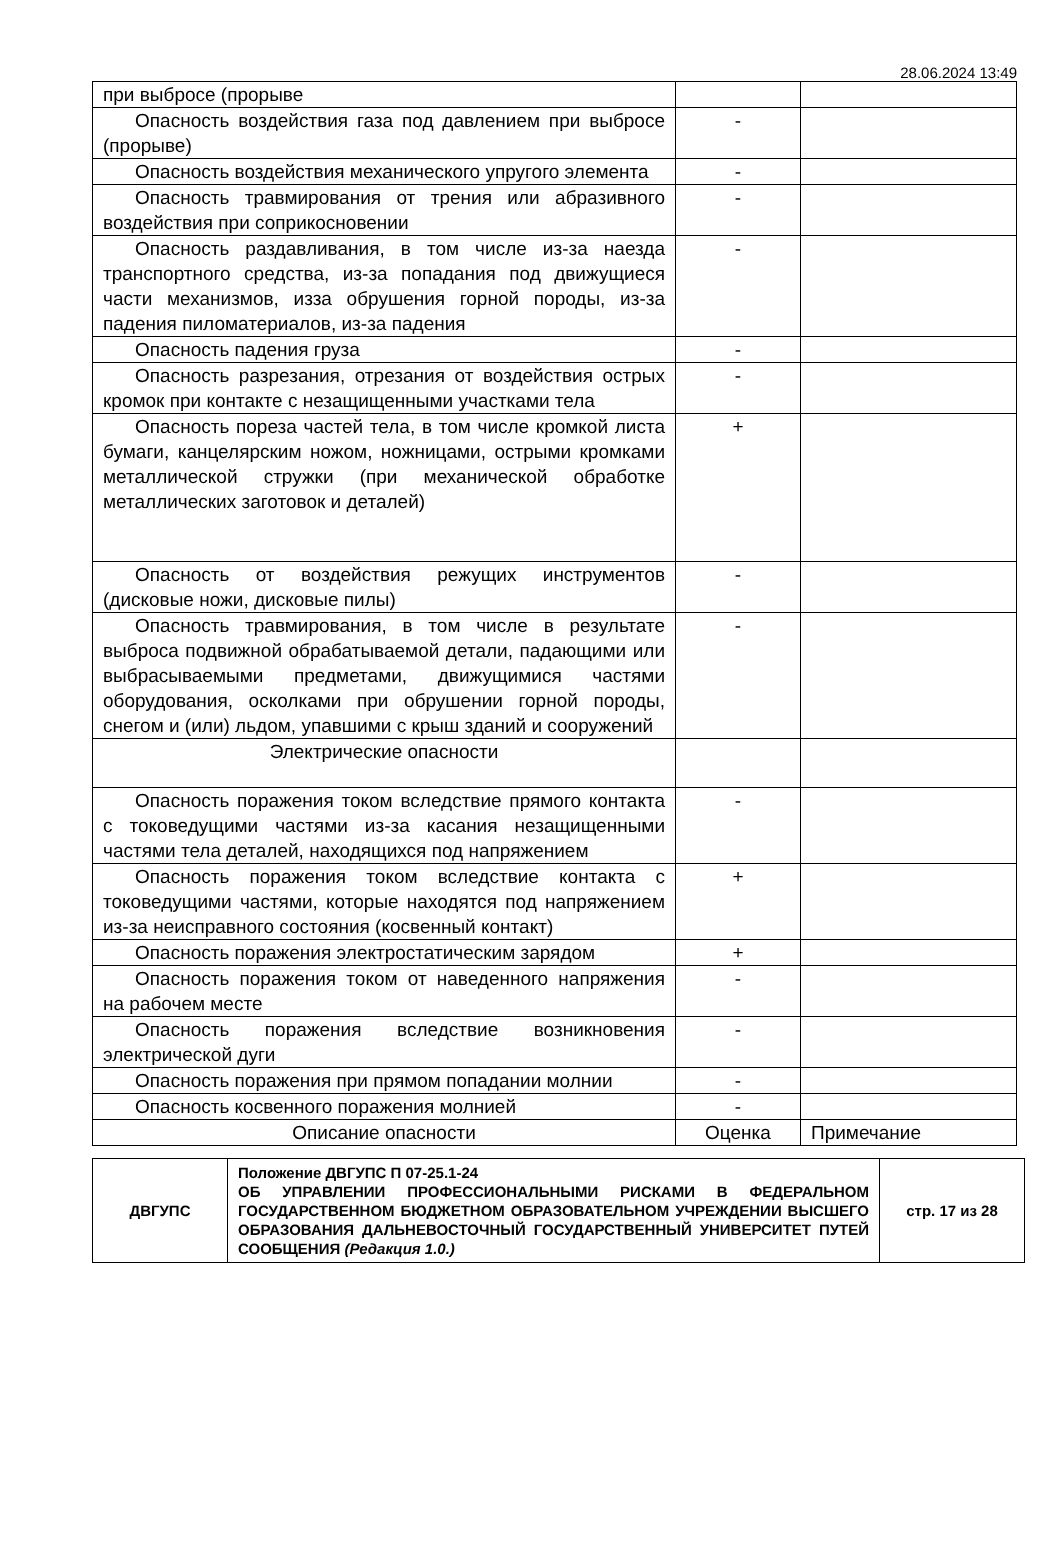28.06.2024 13:49
| при выбросе (прорыве | | |
| Опасность воздействия газа под давлением при выбросе (прорыве) | - | |
| Опасность воздействия механического упругого элемента | - | |
| Опасность травмирования от трения или абразивного воздействия при соприкосновении | - | |
| Опасность раздавливания, в том числе из-за наезда транспортного средства, из-за попадания под движущиеся части механизмов, изза обрушения горной породы, из-за падения пиломатериалов, из-за падения | - | |
| Опасность падения груза | - | |
| Опасность разрезания, отрезания от воздействия острых кромок при контакте с незащищенными участками тела | - | |
| Опасность пореза частей тела, в том числе кромкой листа бумаги, канцелярским ножом, ножницами, острыми кромками металлической стружки (при механической обработке металлических заготовок и деталей) | + | |
| Опасность от воздействия режущих инструментов (дисковые ножи, дисковые пилы) | - | |
| Опасность травмирования, в том числе в результате выброса подвижной обрабатываемой детали, падающими или выбрасываемыми предметами, движущимися частями оборудования, осколками при обрушении горной породы, снегом и (или) льдом, упавшими с крыш зданий и сооружений | - | |
| Электрические опасности | | |
| Опасность поражения током вследствие прямого контакта с токоведущими частями из-за касания незащищенными частями тела деталей, находящихся под напряжением | - | |
| Опасность поражения током вследствие контакта с токоведущими частями, которые находятся под напряжением из-за неисправного состояния (косвенный контакт) | + | |
| Опасность поражения электростатическим зарядом | + | |
| Опасность поражения током от наведенного напряжения на рабочем месте | - | |
| Опасность поражения вследствие возникновения электрической дуги | - | |
| Опасность поражения при прямом попадании молнии | - | |
| Опасность косвенного поражения молнией | - | |
| Описание опасности | Оценка | Примечание |
| ДВГУПС | Положение ДВГУПС П 07-25.1-24 ОБ УПРАВЛЕНИИ ПРОФЕССИОНАЛЬНЫМИ РИСКАМИ В ФЕДЕРАЛЬНОМ ГОСУДАРСТВЕННОМ БЮДЖЕТНОМ ОБРАЗОВАТЕЛЬНОМ УЧРЕЖДЕНИИ ВЫСШЕГО ОБРАЗОВАНИЯ ДАЛЬНЕВОСТОЧНЫЙ ГОСУДАРСТВЕННЫЙ УНИВЕРСИТЕТ ПУТЕЙ СООБЩЕНИЯ (Редакция 1.0.) | стр. 17 из 28 |